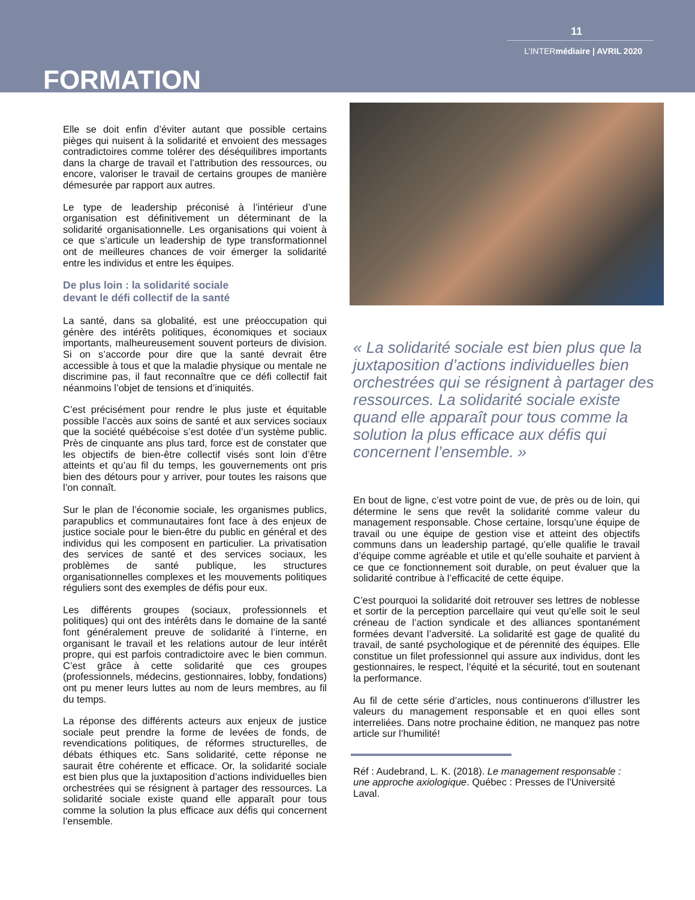11
L’INTERmédiaire | AVRIL 2020
FORMATION
Elle se doit enfin d’éviter autant que possible certains pièges qui nuisent à la solidarité et envoient des messages contradictoires comme tolérer des déséquilibres importants dans la charge de travail et l’attribution des ressources, ou encore, valoriser le travail de certains groupes de manière démesurée par rapport aux autres.
Le type de leadership préconisé à l’intérieur d’une organisation est définitivement un déterminant de la solidarité organisationnelle. Les organisations qui voient à ce que s’articule un leadership de type transformationnel ont de meilleures chances de voir émerger la solidarité entre les individus et entre les équipes.
De plus loin : la solidarité sociale
devant le défi collectif de la santé
La santé, dans sa globalité, est une préoccupation qui génère des intérêts politiques, économiques et sociaux importants, malheureusement souvent porteurs de division. Si on s’accorde pour dire que la santé devrait être accessible à tous et que la maladie physique ou mentale ne discrimine pas, il faut reconnaître que ce défi collectif fait néanmoins l’objet de tensions et d’iniquités.
C’est précisément pour rendre le plus juste et équitable possible l’accès aux soins de santé et aux services sociaux que la société québécoise s’est dotée d’un système public. Près de cinquante ans plus tard, force est de constater que les objectifs de bien-être collectif visés sont loin d’être atteints et qu’au fil du temps, les gouvernements ont pris bien des détours pour y arriver, pour toutes les raisons que l’on connaît.
Sur le plan de l’économie sociale, les organismes publics, parapublics et communautaires font face à des enjeux de justice sociale pour le bien-être du public en général et des individus qui les composent en particulier. La privatisation des services de santé et des services sociaux, les problèmes de santé publique, les structures organisationnelles complexes et les mouvements politiques réguliers sont des exemples de défis pour eux.
Les différents groupes (sociaux, professionnels et politiques) qui ont des intérêts dans le domaine de la santé font généralement preuve de solidarité à l’interne, en organisant le travail et les relations autour de leur intérêt propre, qui est parfois contradictoire avec le bien commun. C’est grâce à cette solidarité que ces groupes (professionnels, médecins, gestionnaires, lobby, fondations) ont pu mener leurs luttes au nom de leurs membres, au fil du temps.
La réponse des différents acteurs aux enjeux de justice sociale peut prendre la forme de levées de fonds, de revendications politiques, de réformes structurelles, de débats éthiques etc. Sans solidarité, cette réponse ne saurait être cohérente et efficace. Or, la solidarité sociale est bien plus que la juxtaposition d’actions individuelles bien orchestrées qui se résignent à partager des ressources. La solidarité sociale existe quand elle apparaît pour tous comme la solution la plus efficace aux défis qui concernent l’ensemble.
« La solidarité sociale est bien plus que la juxtaposition d’actions individuelles bien orchestrées qui se résignent à partager des ressources. La solidarité sociale existe quand elle apparaît pour tous comme la solution la plus efficace aux défis qui concernent l’ensemble. »
En bout de ligne, c’est votre point de vue, de près ou de loin, qui détermine le sens que revêt la solidarité comme valeur du management responsable. Chose certaine, lorsqu’une équipe de travail ou une équipe de gestion vise et atteint des objectifs communs dans un leadership partagé, qu’elle qualifie le travail d’équipe comme agréable et utile et qu’elle souhaite et parvient à ce que ce fonctionnement soit durable, on peut évaluer que la solidarité contribue à l’efficacité de cette équipe.
C’est pourquoi la solidarité doit retrouver ses lettres de noblesse et sortir de la perception parcellaire qui veut qu’elle soit le seul créneau de l’action syndicale et des alliances spontanément formées devant l’adversité. La solidarité est gage de qualité du travail, de santé psychologique et de pérennité des équipes. Elle constitue un filet professionnel qui assure aux individus, dont les gestionnaires, le respect, l’équité et la sécurité, tout en soutenant la performance.
Au fil de cette série d’articles, nous continuerons d’illustrer les valeurs du management responsable et en quoi elles sont interreliées. Dans notre prochaine édition, ne manquez pas notre article sur l’humilité!
Réf : Audebrand, L. K. (2018). Le management responsable : une approche axiologique. Québec : Presses de l'Université Laval.